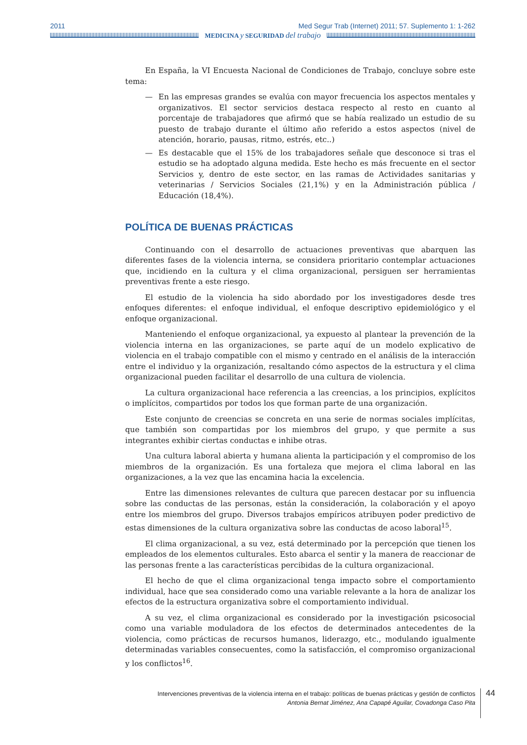2011 Med Segur Trab (Internet) 2011; 57. Suplemento 1: 1-262
MEDICINA y SEGURIDAD del trabajo
En España, la VI Encuesta Nacional de Condiciones de Trabajo, concluye sobre este tema:
— En las empresas grandes se evalúa con mayor frecuencia los aspectos mentales y organizativos. El sector servicios destaca respecto al resto en cuanto al porcentaje de trabajadores que afirmó que se había realizado un estudio de su puesto de trabajo durante el último año referido a estos aspectos (nivel de atención, horario, pausas, ritmo, estrés, etc..)
— Es destacable que el 15% de los trabajadores señale que desconoce si tras el estudio se ha adoptado alguna medida. Este hecho es más frecuente en el sector Servicios y, dentro de este sector, en las ramas de Actividades sanitarias y veterinarias / Servicios Sociales (21,1%) y en la Administración pública / Educación (18,4%).
POLÍTICA DE BUENAS PRÁCTICAS
Continuando con el desarrollo de actuaciones preventivas que abarquen las diferentes fases de la violencia interna, se considera prioritario contemplar actuaciones que, incidiendo en la cultura y el clima organizacional, persiguen ser herramientas preventivas frente a este riesgo.
El estudio de la violencia ha sido abordado por los investigadores desde tres enfoques diferentes: el enfoque individual, el enfoque descriptivo epidemiológico y el enfoque organizacional.
Manteniendo el enfoque organizacional, ya expuesto al plantear la prevención de la violencia interna en las organizaciones, se parte aquí de un modelo explicativo de violencia en el trabajo compatible con el mismo y centrado en el análisis de la interacción entre el individuo y la organización, resaltando cómo aspectos de la estructura y el clima organizacional pueden facilitar el desarrollo de una cultura de violencia.
La cultura organizacional hace referencia a las creencias, a los principios, explícitos o implícitos, compartidos por todos los que forman parte de una organización.
Este conjunto de creencias se concreta en una serie de normas sociales implícitas, que también son compartidas por los miembros del grupo, y que permite a sus integrantes exhibir ciertas conductas e inhibe otras.
Una cultura laboral abierta y humana alienta la participación y el compromiso de los miembros de la organización. Es una fortaleza que mejora el clima laboral en las organizaciones, a la vez que las encamina hacia la excelencia.
Entre las dimensiones relevantes de cultura que parecen destacar por su influencia sobre las conductas de las personas, están la consideración, la colaboración y el apoyo entre los miembros del grupo. Diversos trabajos empíricos atribuyen poder predictivo de estas dimensiones de la cultura organizativa sobre las conductas de acoso laboral<sup>15</sup>.
El clima organizacional, a su vez, está determinado por la percepción que tienen los empleados de los elementos culturales. Esto abarca el sentir y la manera de reaccionar de las personas frente a las características percibidas de la cultura organizacional.
El hecho de que el clima organizacional tenga impacto sobre el comportamiento individual, hace que sea considerado como una variable relevante a la hora de analizar los efectos de la estructura organizativa sobre el comportamiento individual.
A su vez, el clima organizacional es considerado por la investigación psicosocial como una variable moduladora de los efectos de determinados antecedentes de la violencia, como prácticas de recursos humanos, liderazgo, etc., modulando igualmente determinadas variables consecuentes, como la satisfacción, el compromiso organizacional y los conflictos<sup>16</sup>.
Intervenciones preventivas de la violencia interna en el trabajo: políticas de buenas prácticas y gestión de conflictos
Antonia Bernat Jiménez, Ana Capapé Aguilar, Covadonga Caso Pita
44